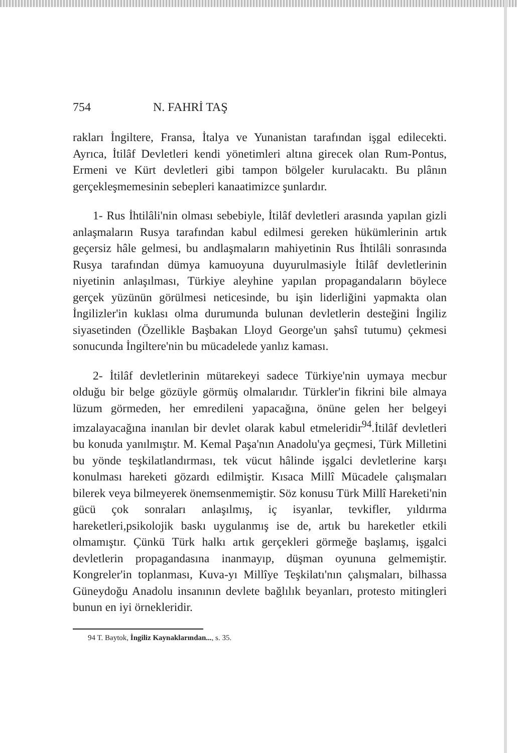754 N. FAHRİ TAŞ
rakları İngiltere, Fransa, İtalya ve Yunanistan tarafından işgal edilecekti. Ayrıca, İtilâf Devletleri kendi yönetimleri altına girecek olan Rum-Pontus, Ermeni ve Kürt devletleri gibi tampon bölgeler kurulacaktı. Bu plânın gerçekleşmemesinin sebepleri kanaatimizce şunlardır.
1- Rus İhtilâli'nin olması sebebiyle, İtilâf devletleri arasında yapılan gizli anlaşmaların Rusya tarafından kabul edilmesi gereken hükümlerinin artık geçersiz hâle gelmesi, bu andlaşmaların mahiyetinin Rus İhtilâli sonrasında Rusya tarafından dümya kamuoyuna duyurulmasiyle İtilâf devletlerinin niyetinin anlaşılması, Türkiye aleyhine yapılan propagandaların böylece gerçek yüzünün görülmesi neticesinde, bu işin liderliğini yapmakta olan İngilizler'in kuklası olma durumunda bulunan devletlerin desteğini İngiliz siyasetinden (Özellikle Başbakan Lloyd George'un şahsî tutumu) çekmesi sonucunda İngiltere'nin bu mücadelede yanlız kaması.
2- İtilâf devletlerinin mütarekeyi sadece Türkiye'nin uymaya mecbur olduğu bir belge gözüyle görmüş olmalarıdır. Türkler'in fikrini bile almaya lüzum görmeden, her emredileni yapacağına, önüne gelen her belgeyi imzalayacağına inanılan bir devlet olarak kabul etmeleridir<sup>94</sup>.İtilâf devletleri bu konuda yanılmıştır. M. Kemal Paşa'nın Anadolu'ya geçmesi, Türk Milletini bu yönde teşkilatlandırması, tek vücut hâlinde işgalci devletlerine karşı konulması hareketi gözardı edilmiştir. Kısaca Millî Mücadele çalışmaları bilerek veya bilmeyerek önemsenmemiştir. Söz konusu Türk Millî Hareketi'nin gücü çok sonraları anlaşılmış, iç isyanlar, tevkifler, yıldırma hareketleri,psikolojik baskı uygulanmış ise de, artık bu hareketler etkili olmamıştır. Çünkü Türk halkı artık gerçekleri görmeğe başlamış, işgalci devletlerin propagandasına inanmayıp, düşman oyununa gelmemiştir. Kongreler'in toplanması, Kuva-yı Millîye Teşkilatı'nın çalışmaları, bilhassa Güneydoğu Anadolu insanının devlete bağlılık beyanları, protesto mitingleri bunun en iyi örnekleridir.
94 T. Baytok, İngiliz Kaynaklarından..., s. 35.